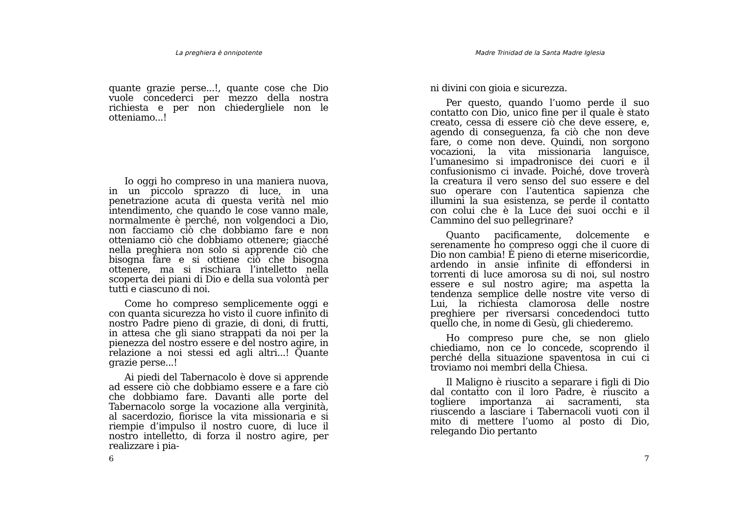La preghiera è onnipotente
quante grazie perse...!, quante cose che Dio vuole concederci per mezzo della nostra richiesta e per non chiedergliele non le otteniamo...!
Io oggi ho compreso in una maniera nuova, in un piccolo sprazzo di luce, in una penetrazione acuta di questa verità nel mio intendimento, che quando le cose vanno male, normalmente è perché, non volgendoci a Dio, non facciamo ciò che dobbiamo fare e non otteniamo ciò che dobbiamo ottenere; giacché nella preghiera non solo si apprende ciò che bisogna fare e si ottiene ciò che bisogna ottenere, ma si rischiara l’intelletto nella scoperta dei piani di Dio e della sua volontà per tutti e ciascuno di noi.
Come ho compreso semplicemente oggi e con quanta sicurezza ho visto il cuore infinito di nostro Padre pieno di grazie, di doni, di frutti, in attesa che gli siano strappati da noi per la pienezza del nostro essere e del nostro agire, in relazione a noi stessi ed agli altri...! Quante grazie perse...!
Ai piedi del Tabernacolo è dove si apprende ad essere ciò che dobbiamo essere e a fare ciò che dobbiamo fare. Davanti alle porte del Tabernacolo sorge la vocazione alla verginità, al sacerdozio, fiorisce la vita missionaria e si riempie d’impulso il nostro cuore, di luce il nostro intelletto, di forza il nostro agire, per realizzare i pia-
6
Madre Trinidad de la Santa Madre Iglesia
ni divini con gioia e sicurezza.
Per questo, quando l’uomo perde il suo contatto con Dio, unico fine per il quale è stato creato, cessa di essere ciò che deve essere, e, agendo di conseguenza, fa ciò che non deve fare, o come non deve. Quindi, non sorgono vocazioni, la vita missionaria languisce, l’umanesimo si impadronisce dei cuori e il confusionismo ci invade. Poiché, dove troverà la creatura il vero senso del suo essere e del suo operare con l’autentica sapienza che illumini la sua esistenza, se perde il contatto con colui che è la Luce dei suoi occhi e il Cammino del suo pellegrinare?
Quanto pacificamente, dolcemente e serenamente ho compreso oggi che il cuore di Dio non cambia! È pieno di eterne misericordie, ardendo in ansie infinite di effondersi in torrenti di luce amorosa su di noi, sul nostro essere e sul nostro agire; ma aspetta la tendenza semplice delle nostre vite verso di Lui, la richiesta clamorosa delle nostre preghiere per riversarsi concedendoci tutto quello che, in nome di Gesù, gli chiederemo.
Ho compreso pure che, se non glielo chiediamo, non ce lo concede, scoprendo il perché della situazione spaventosa in cui ci troviamo noi membri della Chiesa.
Il Maligno è riuscito a separare i figli di Dio dal contatto con il loro Padre, è riuscito a togliere importanza ai sacramenti, sta riuscendo a lasciare i Tabernacoli vuoti con il mito di mettere l’uomo al posto di Dio, relegando Dio pertanto
7